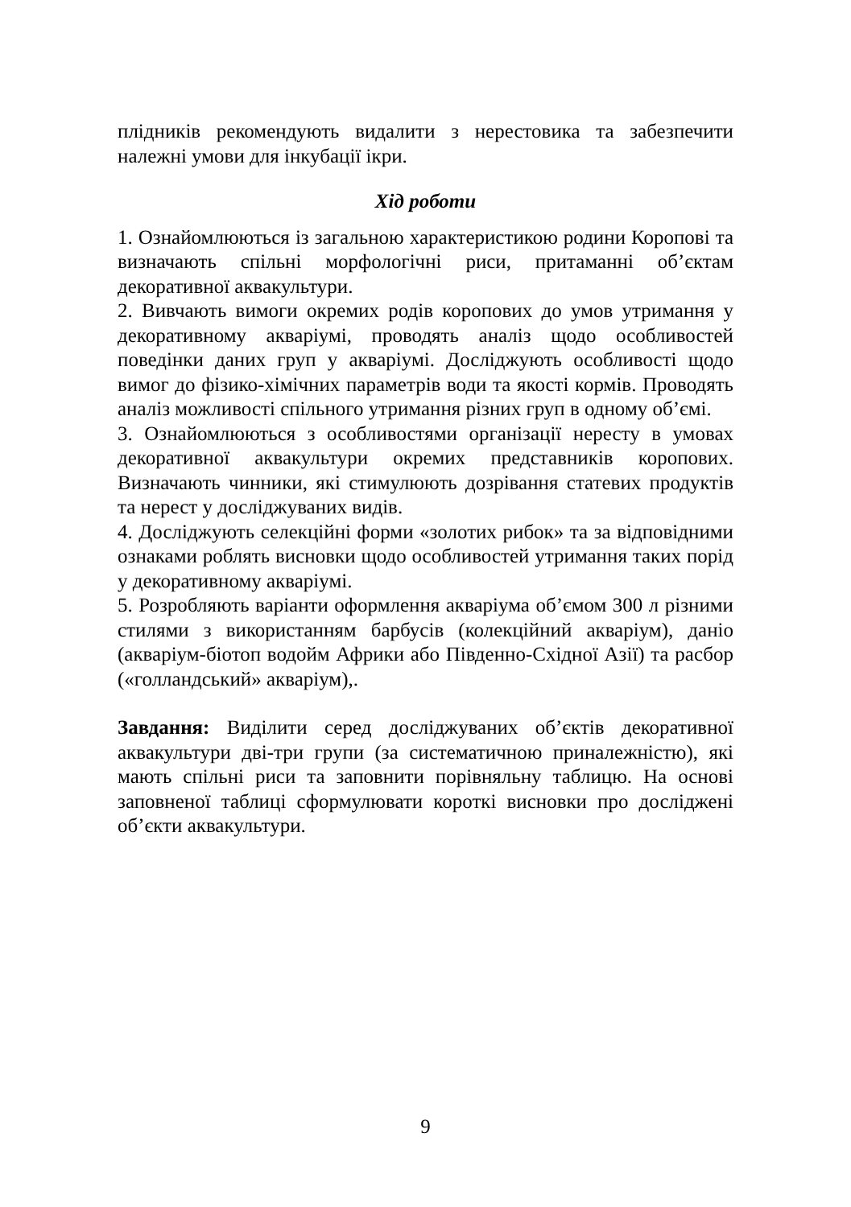плідників рекомендують видалити з нерестовика та забезпечити належні умови для інкубації ікри.
Хід роботи
1. Ознайомлюються із загальною характеристикою родини Коропові та визначають спільні морфологічні риси, притаманні об’єктам декоративної аквакультури.
2. Вивчають вимоги окремих родів коропових до умов утримання у декоративному акваріумі, проводять аналіз щодо особливостей поведінки даних груп у акваріумі. Досліджують особливості щодо вимог до фізико-хімічних параметрів води та якості кормів. Проводять аналіз можливості спільного утримання різних груп в одному об’ємі.
3. Ознайомлюються з особливостями організації нересту в умовах декоративної аквакультури окремих представників коропових. Визначають чинники, які стимулюють дозрівання статевих продуктів та нерест у досліджуваних видів.
4. Досліджують селекційні форми «золотих рибок» та за відповідними ознаками роблять висновки щодо особливостей утримання таких порід у декоративному акваріумі.
5. Розробляють варіанти оформлення акваріума об’ємом 300 л різними стилями з використанням барбусів (колекційний акваріум), даніо (акваріум-біотоп водойм Африки або Південно-Східної Азії) та расбор («голландський» акваріум),.
Завдання: Виділити серед досліджуваних об’єктів декоративної аквакультури дві-три групи (за систематичною приналежністю), які мають спільні риси та заповнити порівняльну таблицю. На основі заповненої таблиці сформулювати короткі висновки про досліджені об’єкти аквакультури.
9